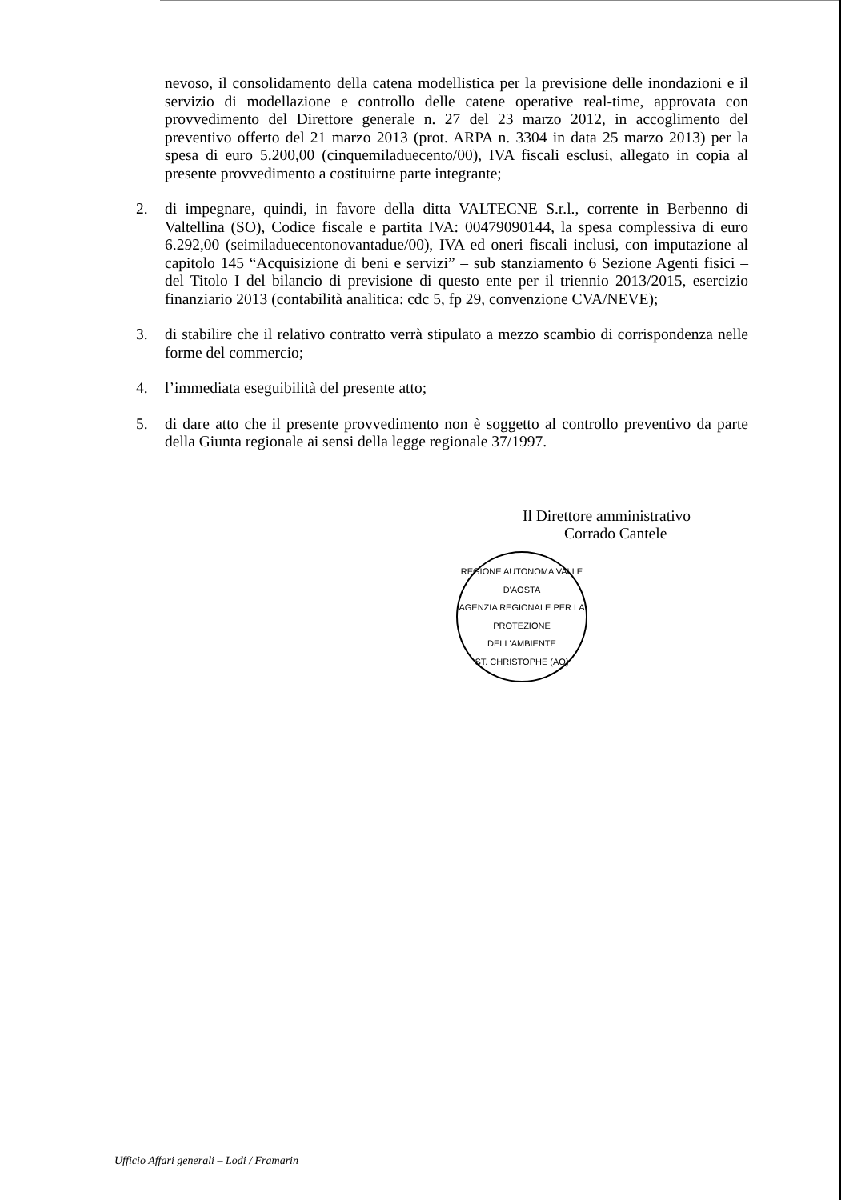nevoso, il consolidamento della catena modellistica per la previsione delle inondazioni e il servizio di modellazione e controllo delle catene operative real-time, approvata con provvedimento del Direttore generale n. 27 del 23 marzo 2012, in accoglimento del preventivo offerto del 21 marzo 2013 (prot. ARPA n. 3304 in data 25 marzo 2013) per la spesa di euro 5.200,00 (cinquemiladuecento/00), IVA fiscali esclusi, allegato in copia al presente provvedimento a costituirne parte integrante;
2. di impegnare, quindi, in favore della ditta VALTECNE S.r.l., corrente in Berbenno di Valtellina (SO), Codice fiscale e partita IVA: 00479090144, la spesa complessiva di euro 6.292,00 (seimiladuecentonovantadue/00), IVA ed oneri fiscali inclusi, con imputazione al capitolo 145 “Acquisizione di beni e servizi” – sub stanziamento 6 Sezione Agenti fisici – del Titolo I del bilancio di previsione di questo ente per il triennio 2013/2015, esercizio finanziario 2013 (contabilità analitica: cdc 5, fp 29, convenzione CVA/NEVE);
3. di stabilire che il relativo contratto verrà stipulato a mezzo scambio di corrispondenza nelle forme del commercio;
4. l’immediata eseguibilità del presente atto;
5. di dare atto che il presente provvedimento non è soggetto al controllo preventivo da parte della Giunta regionale ai sensi della legge regionale 37/1997.
Il Direttore amministrativo
Corrado Cantele
REGIONE AUTONOMA VALLE D'AOSTA
AGENZIA REGIONALE PER LA PROTEZIONE DELL'AMBIENTE
ST. CHRISTOPHE (AO)
Ufficio Affari generali – Lodi / Framarin